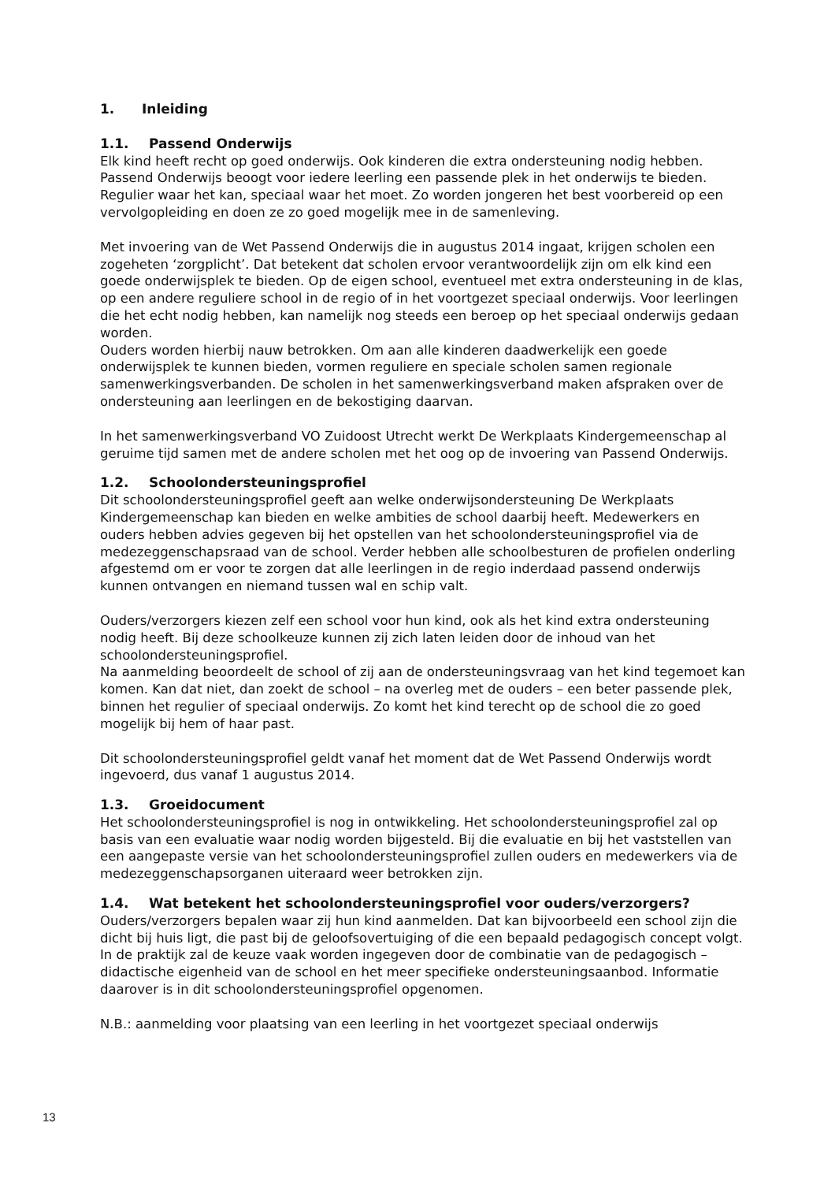1. Inleiding
1.1. Passend Onderwijs
Elk kind heeft recht op goed onderwijs. Ook kinderen die extra ondersteuning nodig hebben. Passend Onderwijs beoogt voor iedere leerling een passende plek in het onderwijs te bieden. Regulier waar het kan, speciaal waar het moet. Zo worden jongeren het best voorbereid op een vervolgopleiding en doen ze zo goed mogelijk mee in de samenleving.
Met invoering van de Wet Passend Onderwijs die in augustus 2014 ingaat, krijgen scholen een zogeheten ‘zorgplicht’. Dat betekent dat scholen ervoor verantwoordelijk zijn om elk kind een goede onderwijsplek te bieden. Op de eigen school, eventueel met extra ondersteuning in de klas, op een andere reguliere school in de regio of in het voortgezet speciaal onderwijs. Voor leerlingen die het echt nodig hebben, kan namelijk nog steeds een beroep op het speciaal onderwijs gedaan worden.
Ouders worden hierbij nauw betrokken. Om aan alle kinderen daadwerkelijk een goede onderwijsplek te kunnen bieden, vormen reguliere en speciale scholen samen regionale samenwerkingsverbanden. De scholen in het samenwerkingsverband maken afspraken over de ondersteuning aan leerlingen en de bekostiging daarvan.
In het samenwerkingsverband VO Zuidoost Utrecht werkt De Werkplaats Kindergemeenschap al geruime tijd samen met de andere scholen met het oog op de invoering van Passend Onderwijs.
1.2. Schoolondersteuningsprofiel
Dit schoolondersteuningsprofiel geeft aan welke onderwijsondersteuning De Werkplaats Kindergemeenschap kan bieden en welke ambities de school daarbij heeft. Medewerkers en ouders hebben advies gegeven bij het opstellen van het schoolondersteuningsprofiel via de medezeggenschapsraad van de school. Verder hebben alle schoolbesturen de profielen onderling afgestemd om er voor te zorgen dat alle leerlingen in de regio inderdaad passend onderwijs kunnen ontvangen en niemand tussen wal en schip valt.
Ouders/verzorgers kiezen zelf een school voor hun kind, ook als het kind extra ondersteuning nodig heeft. Bij deze schoolkeuze kunnen zij zich laten leiden door de inhoud van het schoolondersteuningsprofiel.
Na aanmelding beoordeelt de school of zij aan de ondersteuningsvraag van het kind tegemoet kan komen. Kan dat niet, dan zoekt de school – na overleg met de ouders – een beter passende plek, binnen het regulier of speciaal onderwijs. Zo komt het kind terecht op de school die zo goed mogelijk bij hem of haar past.
Dit schoolondersteuningsprofiel geldt vanaf het moment dat de Wet Passend Onderwijs wordt ingevoerd, dus vanaf 1 augustus 2014.
1.3. Groeidocument
Het schoolondersteuningsprofiel is nog in ontwikkeling. Het schoolondersteuningsprofiel zal op basis van een evaluatie waar nodig worden bijgesteld. Bij die evaluatie en bij het vaststellen van een aangepaste versie van het schoolondersteuningsprofiel zullen ouders en medewerkers via de medezeggenschapsorganen uiteraard weer betrokken zijn.
1.4. Wat betekent het schoolondersteuningsprofiel voor ouders/verzorgers?
Ouders/verzorgers bepalen waar zij hun kind aanmelden. Dat kan bijvoorbeeld een school zijn die dicht bij huis ligt, die past bij de geloofsovertuiging of die een bepaald pedagogisch concept volgt. In de praktijk zal de keuze vaak worden ingegeven door de combinatie van de pedagogisch – didactische eigenheid van de school en het meer specifieke ondersteuningsaanbod. Informatie daarover is in dit schoolondersteuningsprofiel opgenomen.
N.B.: aanmelding voor plaatsing van een leerling in het voortgezet speciaal onderwijs
13